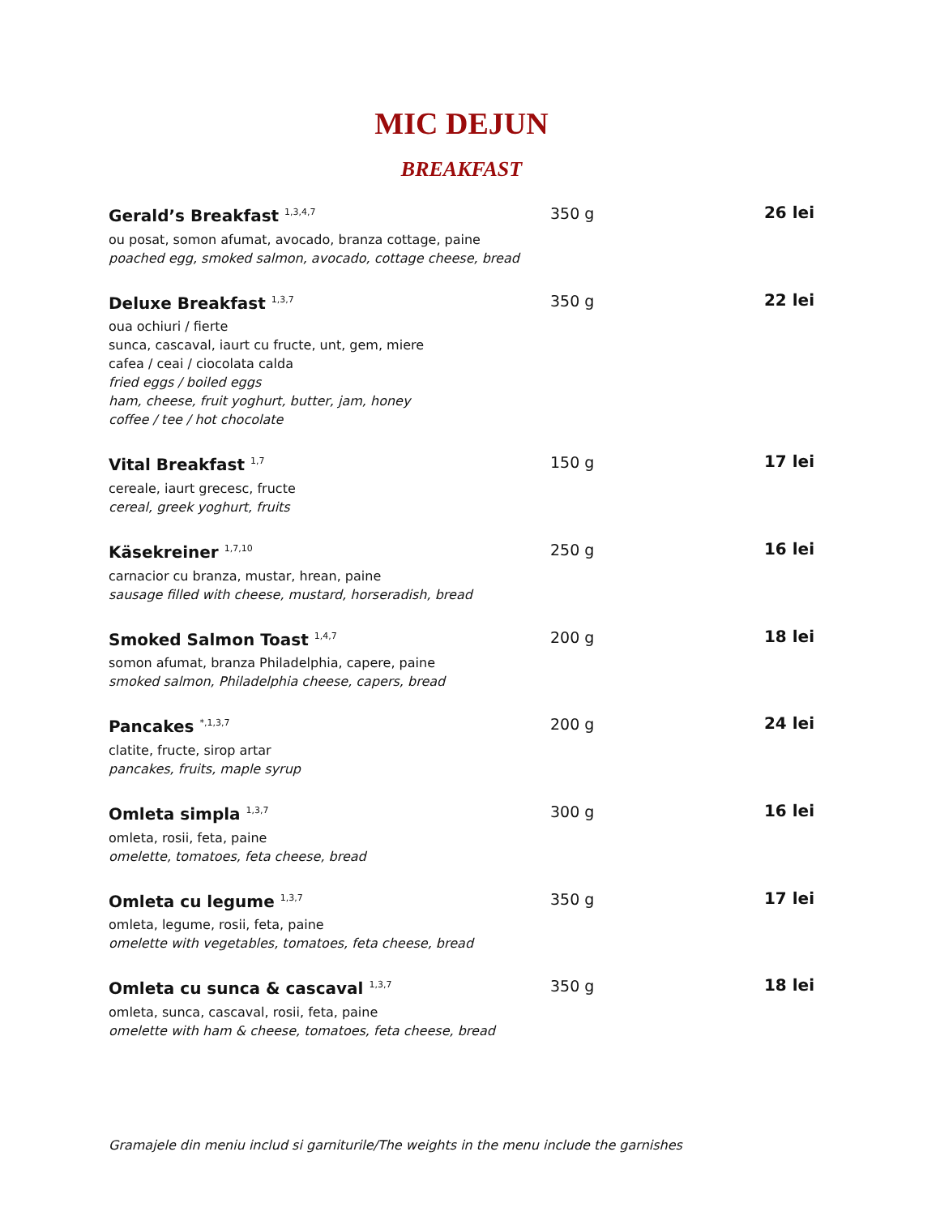MIC DEJUN
BREAKFAST
Gerald’s Breakfast <sup>1,3,4,7</sup>
ou posat, somon afumat, avocado, branza cottage, paine
poached egg, smoked salmon, avocado, cottage cheese, bread
350 g 26 lei
Deluxe Breakfast <sup>1,3,7</sup>
oua ochiuri / fierte
sunca, cascaval, iaurt cu fructe, unt, gem, miere
cafea / ceai / ciocolata calda
fried eggs / boiled eggs
ham, cheese, fruit yoghurt, butter, jam, honey
coffee / tee / hot chocolate
350 g 22 lei
Vital Breakfast <sup>1,7</sup>
cereale, iaurt grecesc, fructe
cereal, greek yoghurt, fruits
150 g 17 lei
Käsekreiner <sup>1,7,10</sup>
carnacior cu branza, mustar, hrean, paine
sausage filled with cheese, mustard, horseradish, bread
250 g 16 lei
Smoked Salmon Toast <sup>1,4,7</sup>
somon afumat, branza Philadelphia, capere, paine
smoked salmon, Philadelphia cheese, capers, bread
200 g 18 lei
Pancakes <sup>*,1,3,7</sup>
clatite, fructe, sirop artar
pancakes, fruits, maple syrup
200 g 24 lei
Omleta simpla <sup>1,3,7</sup>
omleta, rosii, feta, paine
omelette, tomatoes, feta cheese, bread
300 g 16 lei
Omleta cu legume <sup>1,3,7</sup>
omleta, legume, rosii, feta, paine
omelette with vegetables, tomatoes, feta cheese, bread
350 g 17 lei
Omleta cu sunca & cascaval <sup>1,3,7</sup>
omleta, sunca, cascaval, rosii, feta, paine
omelette with ham & cheese, tomatoes, feta cheese, bread
350 g 18 lei
Gramajele din meniu includ si garniturile/The weights in the menu include the garnishes